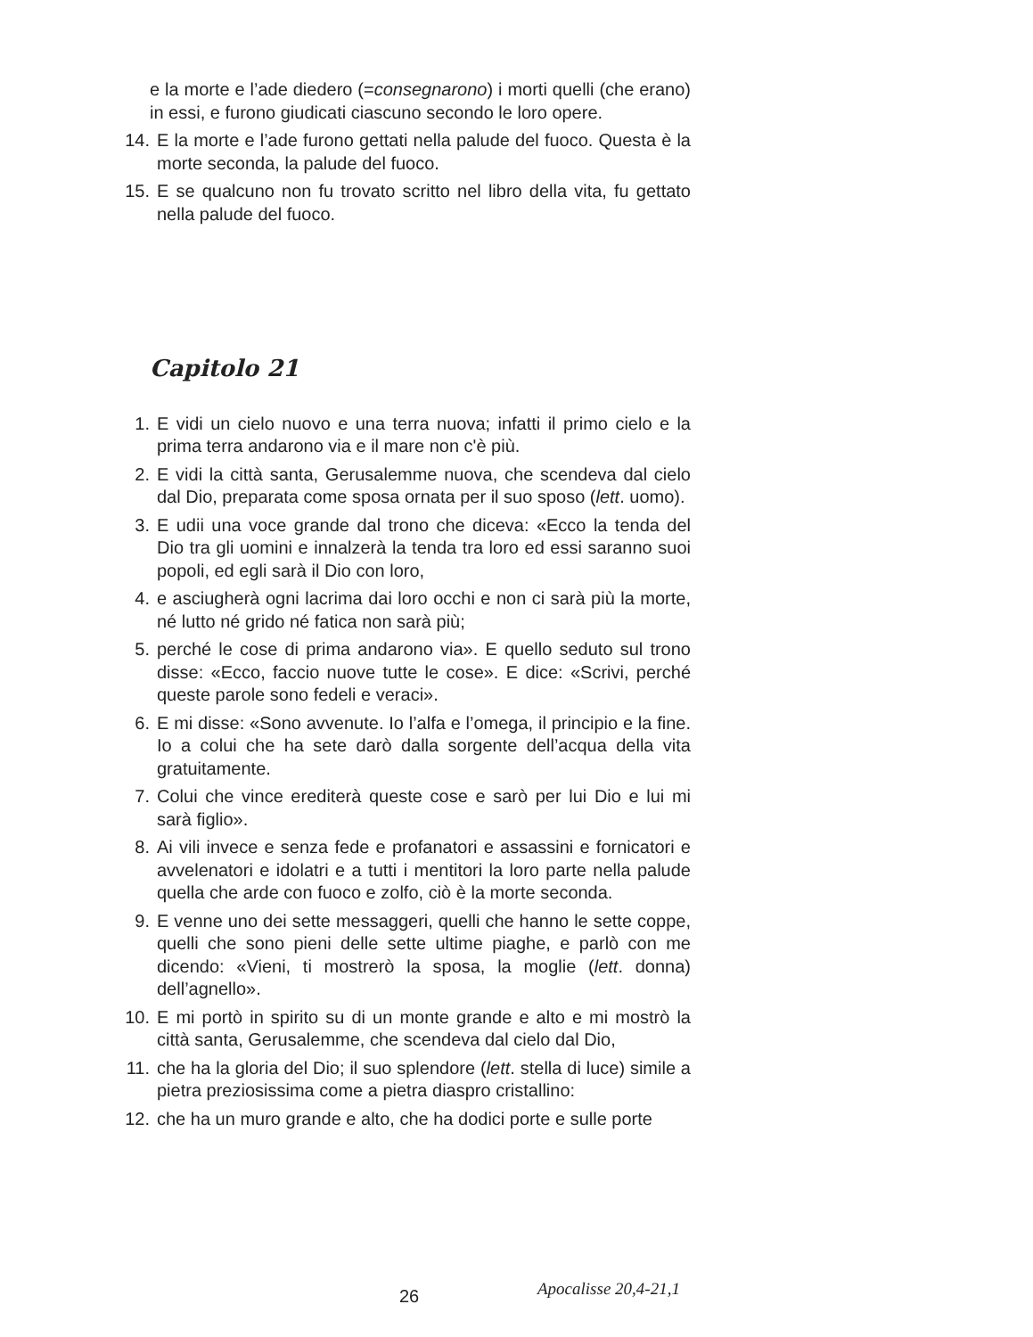e la morte e l’ade diedero (=consegnarono) i morti quelli (che erano) in essi, e furono giudicati ciascuno secondo le loro opere.
14. E la morte e l’ade furono gettati nella palude del fuoco. Questa è la morte seconda, la palude del fuoco.
15. E se qualcuno non fu trovato scritto nel libro della vita, fu gettato nella palude del fuoco.
Capitolo 21
1. E vidi un cielo nuovo e una terra nuova; infatti il primo cielo e la prima terra andarono via e il mare non c'è più.
2. E vidi la città santa, Gerusalemme nuova, che scendeva dal cielo dal Dio, preparata come sposa ornata per il suo sposo (lett. uomo).
3. E udii una voce grande dal trono che diceva: «Ecco la tenda del Dio tra gli uomini e innalzerà la tenda tra loro ed essi saranno suoi popoli, ed egli sarà il Dio con loro,
4. e asciugherà ogni lacrima dai loro occhi e non ci sarà più la morte, né lutto né grido né fatica non sarà più;
5. perché le cose di prima andarono via». E quello seduto sul trono disse: «Ecco, faccio nuove tutte le cose». E dice: «Scrivi, perché queste parole sono fedeli e veraci».
6. E mi disse: «Sono avvenute. Io l’alfa e l’omega, il principio e la fine. Io a colui che ha sete darò dalla sorgente dell’acqua della vita gratuitamente.
7. Colui che vince erediterà queste cose e sarò per lui Dio e lui mi sarà figlio».
8. Ai vili invece e senza fede e profanatori e assassini e fornicatori e avvelenatori e idolatri e a tutti i mentitori la loro parte nella palude quella che arde con fuoco e zolfo, ciò è la morte seconda.
9. E venne uno dei sette messaggeri, quelli che hanno le sette coppe, quelli che sono pieni delle sette ultime piaghe, e parlò con me dicendo: «Vieni, ti mostrerò la sposa, la moglie (lett. donna) dell’agnello».
10. E mi portò in spirito su di un monte grande e alto e mi mostrò la città santa, Gerusalemme, che scendeva dal cielo dal Dio,
11. che ha la gloria del Dio; il suo splendore (lett. stella di luce) simile a pietra preziosissima come a pietra diaspro cristallino:
12. che ha un muro grande e alto, che ha dodici porte e sulle porte
26 Apocalisse 20,4-21,1